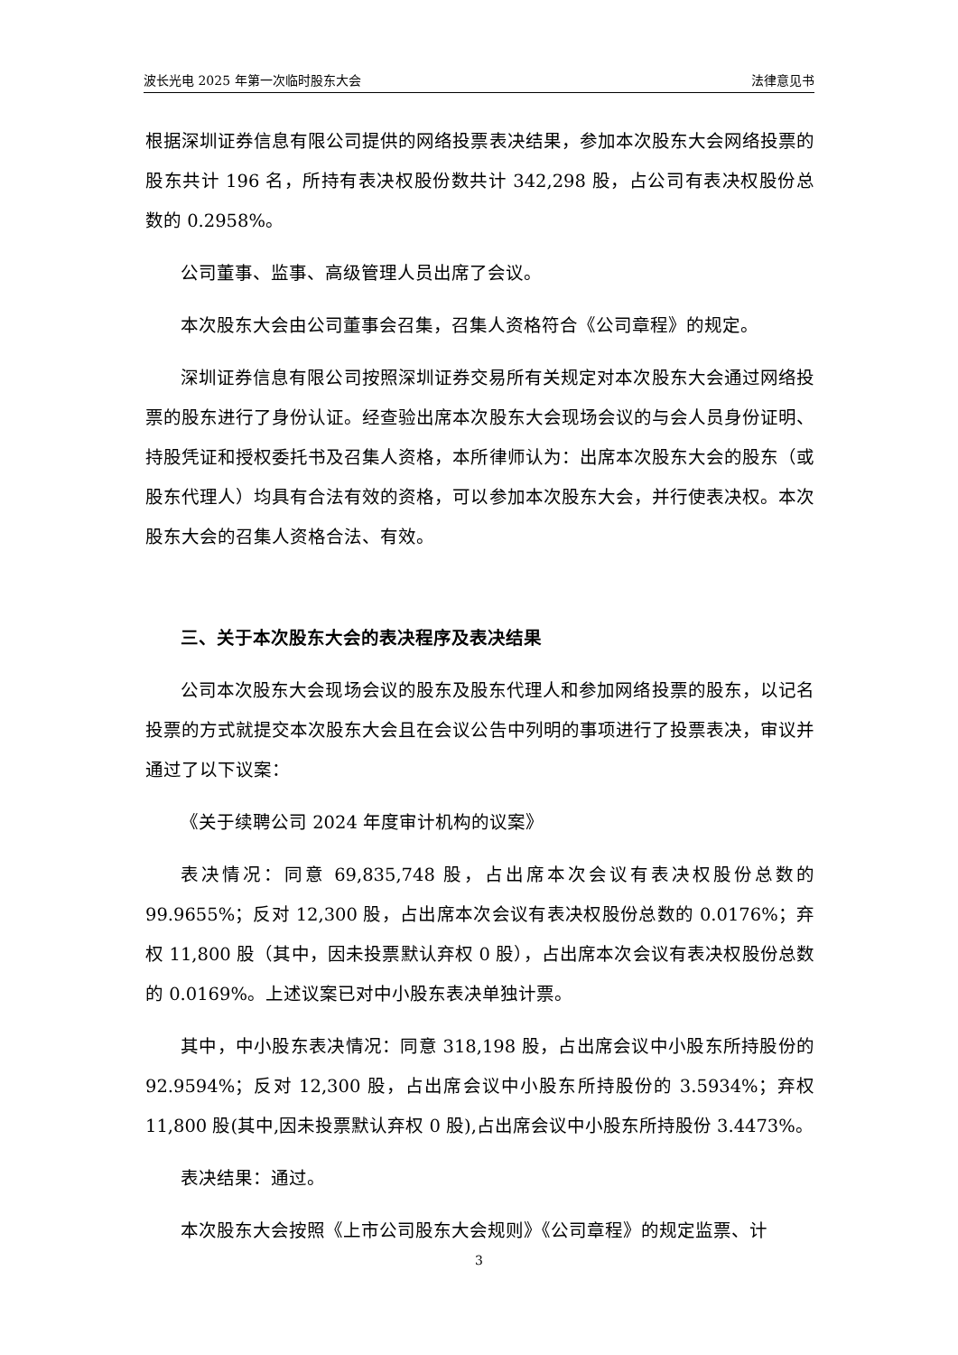波长光电 2025 年第一次临时股东大会 法律意见书
根据深圳证券信息有限公司提供的网络投票表决结果，参加本次股东大会网络投票的股东共计 196 名，所持有表决权股份数共计 342,298 股，占公司有表决权股份总数的 0.2958%。
公司董事、监事、高级管理人员出席了会议。
本次股东大会由公司董事会召集，召集人资格符合《公司章程》的规定。
深圳证券信息有限公司按照深圳证券交易所有关规定对本次股东大会通过网络投票的股东进行了身份认证。经查验出席本次股东大会现场会议的与会人员身份证明、持股凭证和授权委托书及召集人资格，本所律师认为：出席本次股东大会的股东（或股东代理人）均具有合法有效的资格，可以参加本次股东大会，并行使表决权。本次股东大会的召集人资格合法、有效。
三、关于本次股东大会的表决程序及表决结果
公司本次股东大会现场会议的股东及股东代理人和参加网络投票的股东，以记名投票的方式就提交本次股东大会且在会议公告中列明的事项进行了投票表决，审议并通过了以下议案：
《关于续聘公司 2024 年度审计机构的议案》
表决情况：同意 69,835,748 股，占出席本次会议有表决权股份总数的 99.9655%；反对 12,300 股，占出席本次会议有表决权股份总数的 0.0176%；弃权 11,800 股（其中，因未投票默认弃权 0 股），占出席本次会议有表决权股份总数的 0.0169%。上述议案已对中小股东表决单独计票。
其中，中小股东表决情况：同意 318,198 股，占出席会议中小股东所持股份的 92.9594%；反对 12,300 股，占出席会议中小股东所持股份的 3.5934%；弃权 11,800 股(其中,因未投票默认弃权 0 股),占出席会议中小股东所持股份 3.4473%。
表决结果：通过。
本次股东大会按照《上市公司股东大会规则》《公司章程》的规定监票、计
3